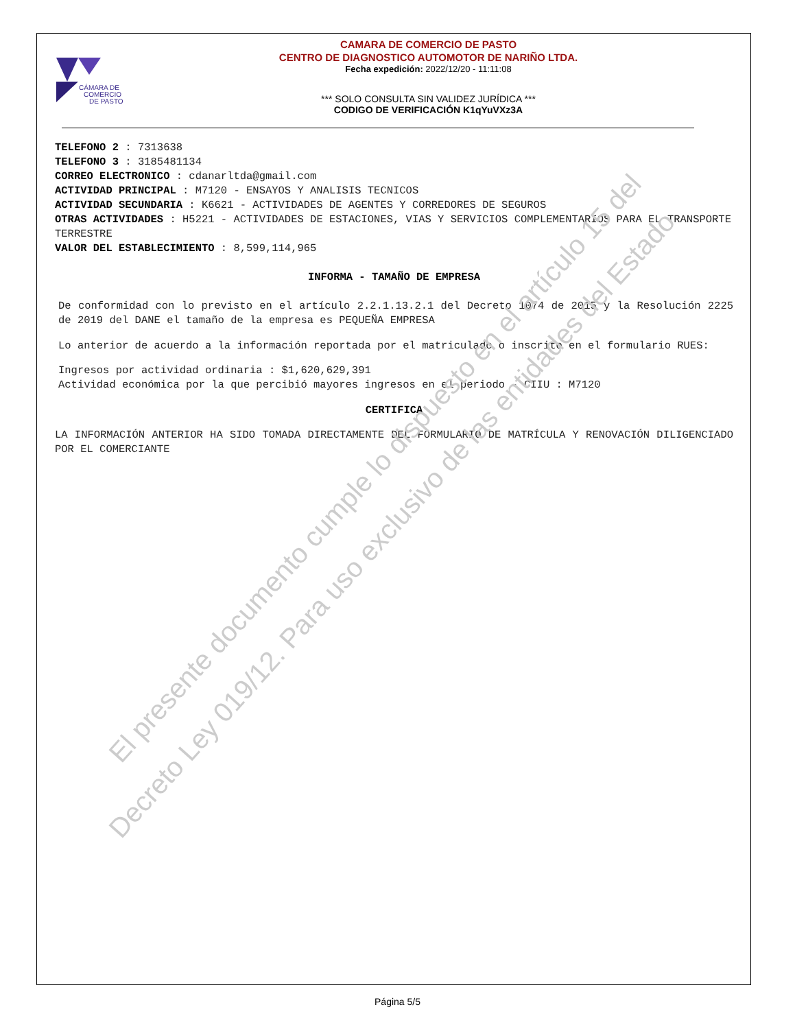CÁMARA DE
COMERCIO
DE PASTO
CAMARA DE COMERCIO DE PASTO
CENTRO DE DIAGNOSTICO AUTOMOTOR DE NARIÑO LTDA.
Fecha expedición: 2022/12/20 - 11:11:08
*** SOLO CONSULTA SIN VALIDEZ JURÍDICA ***
CODIGO DE VERIFICACIÓN K1qYuVXz3A
TELEFONO 2 : 7313638
TELEFONO 3 : 3185481134
CORREO ELECTRONICO : cdanarltda@gmail.com
ACTIVIDAD PRINCIPAL : M7120 - ENSAYOS Y ANALISIS TECNICOS
ACTIVIDAD SECUNDARIA : K6621 - ACTIVIDADES DE AGENTES Y CORREDORES DE SEGUROS
OTRAS ACTIVIDADES : H5221 - ACTIVIDADES DE ESTACIONES, VIAS Y SERVICIOS COMPLEMENTARIOS PARA EL TRANSPORTE TERRESTRE
VALOR DEL ESTABLECIMIENTO : 8,599,114,965
INFORMA - TAMAÑO DE EMPRESA
De conformidad con lo previsto en el artículo 2.2.1.13.2.1 del Decreto 1074 de 2015 y la Resolución 2225 de 2019 del DANE el tamaño de la empresa es PEQUEÑA EMPRESA
Lo anterior de acuerdo a la información reportada por el matriculado o inscrito en el formulario RUES:
Ingresos por actividad ordinaria : $1,620,629,391
Actividad económica por la que percibió mayores ingresos en el periodo - CIIU : M7120
CERTIFICA
LA INFORMACIÓN ANTERIOR HA SIDO TOMADA DIRECTAMENTE DEL FORMULARIO DE MATRÍCULA Y RENOVACIÓN DILIGENCIADO POR EL COMERCIANTE
El presente documento cumple lo dispuesto en el artículo 15 del
Decreto Ley 019/12. Para uso exclusivo de las entidades del Estado
Página 5/5